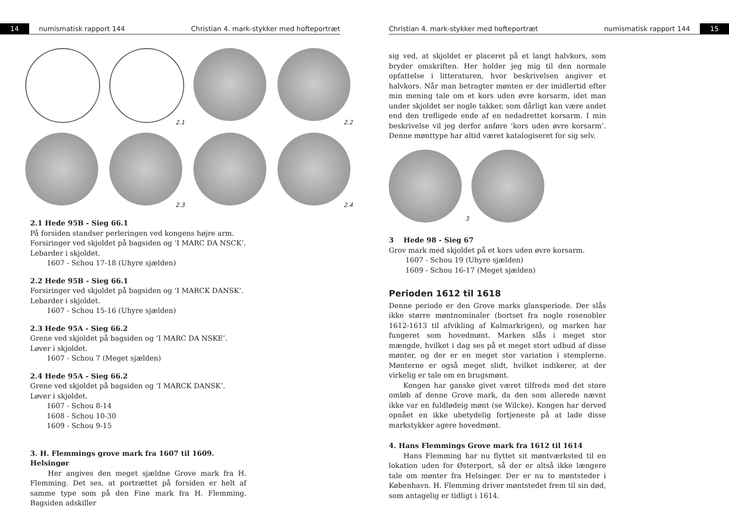14
numismatisk rapport 144 Christian 4. mark-stykker med hofteportræt
2.1
2.2
2.3
2.4
2.1 Hede 95B - Sieg 66.1
På forsiden standser perleringen ved kongens højre arm.
Forsiringer ved skjoldet på bagsiden og ‘I MARC DA NSCK’.
Lebarder i skjoldet.
1607 - Schou 17-18 (Uhyre sjælden)
2.2 Hede 95B - Sieg 66.1
Forsiringer ved skjoldet på bagsiden og ‘I MARCK DANSK’.
Lebarder i skjoldet.
1607 - Schou 15-16 (Uhyre sjælden)
2.3 Hede 95A - Sieg 66.2
Grene ved skjoldet på bagsiden og ‘I MARC DA NSKE’.
Løver i skjoldet.
1607 - Schou 7 (Meget sjælden)
2.4 Hede 95A - Sieg 66.2
Grene ved skjoldet på bagsiden og ‘I MARCK DANSK’.
Løver i skjoldet.
1607 - Schou 8-14
1608 - Schou 10-30
1609 - Schou 9-15
3. H. Flemmings grove mark fra 1607 til 1609. Helsingør
Her angives den meget sjældne Grove mark fra H. Flemming. Det ses, at portrættet på forsiden er helt af samme type som på den Fine mark fra H. Flemming. Bagsiden adskiller
Christian 4. mark-stykker med hofteportræt numismatisk rapport 144
15
sig ved, at skjoldet er placeret på et langt halvkors, som bryder omskriften. Her holder jeg mig til den normale opfattelse i litteraturen, hvor beskrivelsen angiver et halvkors. Når man betragter mønten er der imidlertid efter min mening tale om et kors uden øvre korsarm, idet man under skjoldet ser nogle takker, som dårligt kan være andet end den trefligede ende af en nedadrettet korsarm. I min beskrivelse vil jeg derfor anføre ‘kors uden øvre korsarm’. Denne mønttype har altid været katalogiseret for sig selv.
3
3 Hede 98 - Sieg 67
Grov mark med skjoldet på et kors uden øvre korsarm.
1607 - Schou 19 (Uhyre sjælden)
1609 - Schou 16-17 (Meget sjælden)
Perioden 1612 til 1618
Denne periode er den Grove marks glansperiode. Der slås ikke større møntnominaler (bortset fra nogle rosenobler 1612-1613 til afvikling af Kalmarkrigen), og marken har fungeret som hovedmønt. Marken slås i meget stor mængde, hvilket i dag ses på et meget stort udbud af disse mønter, og der er en meget stor variation i stemplerne. Mønterne er også meget slidt, hvilket indikerer, at der virkelig er tale om en brugsmønt.
Kongen har ganske givet været tilfreds med det store omløb af denne Grove mark, da den som allerede nævnt ikke var en fuldlødeig mønt (se Wilcke). Kongen har derved opnået en ikke ubetydelig fortjeneste på at lade disse markstykker agere hovedmønt.
4. Hans Flemmings Grove mark fra 1612 til 1614
Hans Flemming har nu flyttet sit møntværksted til en lokation uden for Østerport, så der er altså ikke længere tale om mønter fra Helsingør. Der er nu to møntsteder i København. H. Flemming driver møntstedet frem til sin død, som antagelig er tidligt i 1614.